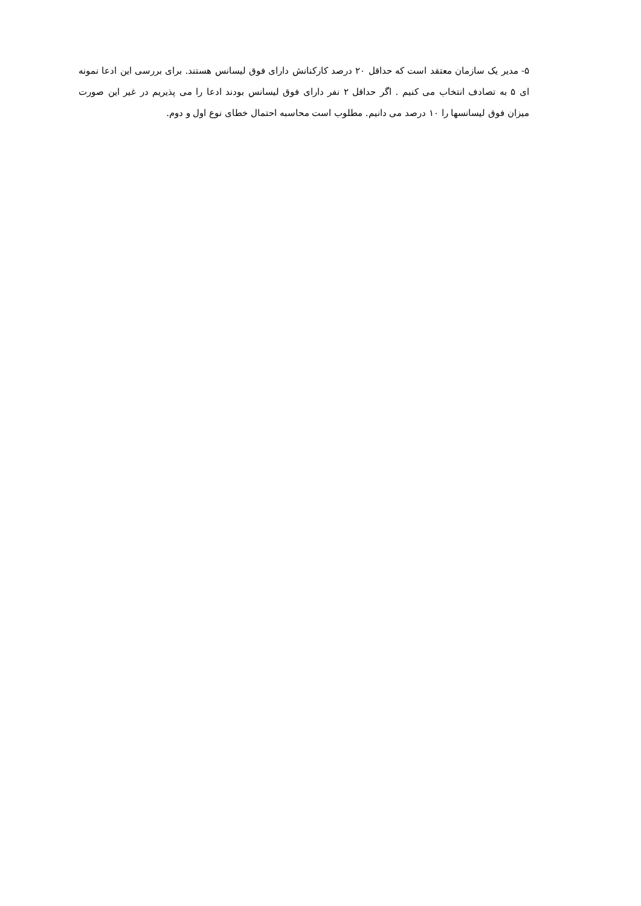۵- مدیر یک سازمان معتقد است که حداقل ۲۰ درصد کارکنانش دارای فوق لیسانس هستند. برای بررسی این ادعا نمونه ای ۵ به تصادف انتخاب می کنیم . اگر حداقل ۲ نفر دارای فوق لیسانس بودند ادعا را می پذیریم در غیر این صورت میزان فوق لیسانسها را ۱۰ درصد می دانیم. مطلوب است محاسبه احتمال خطای نوع اول و دوم.